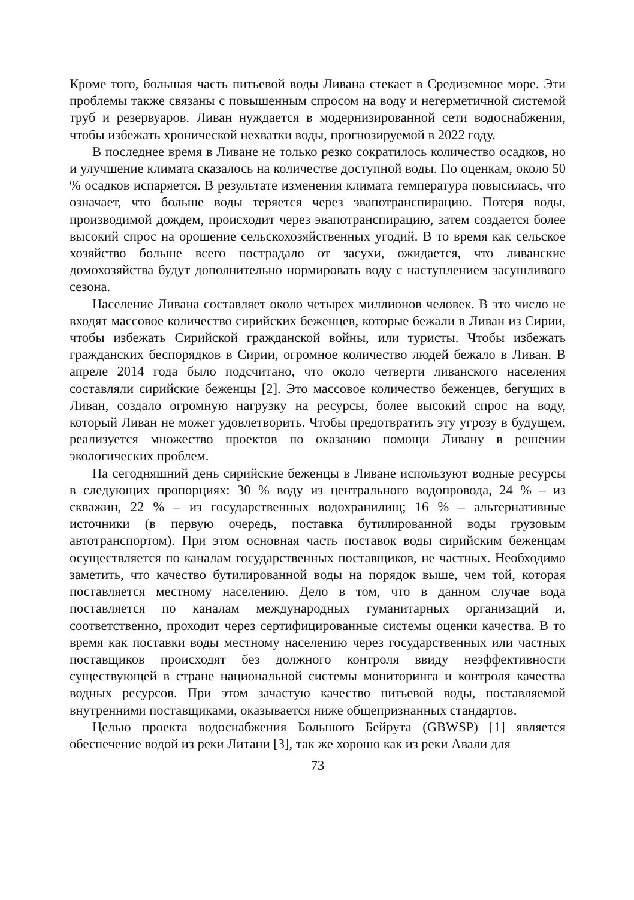Кроме того, большая часть питьевой воды Ливана стекает в Средиземное море. Эти проблемы также связаны с повышенным спросом на воду и негерметичной системой труб и резервуаров. Ливан нуждается в модернизированной сети водоснабжения, чтобы избежать хронической нехватки воды, прогнозируемой в 2022 году.
В последнее время в Ливане не только резко сократилось количество осадков, но и улучшение климата сказалось на количестве доступной воды. По оценкам, около 50 % осадков испаряется. В результате изменения климата температура повысилась, что означает, что больше воды теряется через эвапотранспирацию. Потеря воды, производимой дождем, происходит через эвапотранспирацию, затем создается более высокий спрос на орошение сельскохозяйственных угодий. В то время как сельское хозяйство больше всего пострадало от засухи, ожидается, что ливанские домохозяйства будут дополнительно нормировать воду с наступлением засушливого сезона.
Население Ливана составляет около четырех миллионов человек. В это число не входят массовое количество сирийских беженцев, которые бежали в Ливан из Сирии, чтобы избежать Сирийской гражданской войны, или туристы. Чтобы избежать гражданских беспорядков в Сирии, огромное количество людей бежало в Ливан. В апреле 2014 года было подсчитано, что около четверти ливанского населения составляли сирийские беженцы [2]. Это массовое количество беженцев, бегущих в Ливан, создало огромную нагрузку на ресурсы, более высокий спрос на воду, который Ливан не может удовлетворить. Чтобы предотвратить эту угрозу в будущем, реализуется множество проектов по оказанию помощи Ливану в решении экологических проблем.
На сегодняшний день сирийские беженцы в Ливане используют водные ресурсы в следующих пропорциях: 30 % воду из центрального водопровода, 24 % – из скважин, 22 % – из государственных водохранилищ; 16 % – альтернативные источники (в первую очередь, поставка бутилированной воды грузовым автотранспортом). При этом основная часть поставок воды сирийским беженцам осуществляется по каналам государственных поставщиков, не частных. Необходимо заметить, что качество бутилированной воды на порядок выше, чем той, которая поставляется местному населению. Дело в том, что в данном случае вода поставляется по каналам международных гуманитарных организаций и, соответственно, проходит через сертифицированные системы оценки качества. В то время как поставки воды местному населению через государственных или частных поставщиков происходят без должного контроля ввиду неэффективности существующей в стране национальной системы мониторинга и контроля качества водных ресурсов. При этом зачастую качество питьевой воды, поставляемой внутренними поставщиками, оказывается ниже общепризнанных стандартов.
Целью проекта водоснабжения Большого Бейрута (GBWSP) [1] является обеспечение водой из реки Литани [3], так же хорошо как из реки Авали для
73